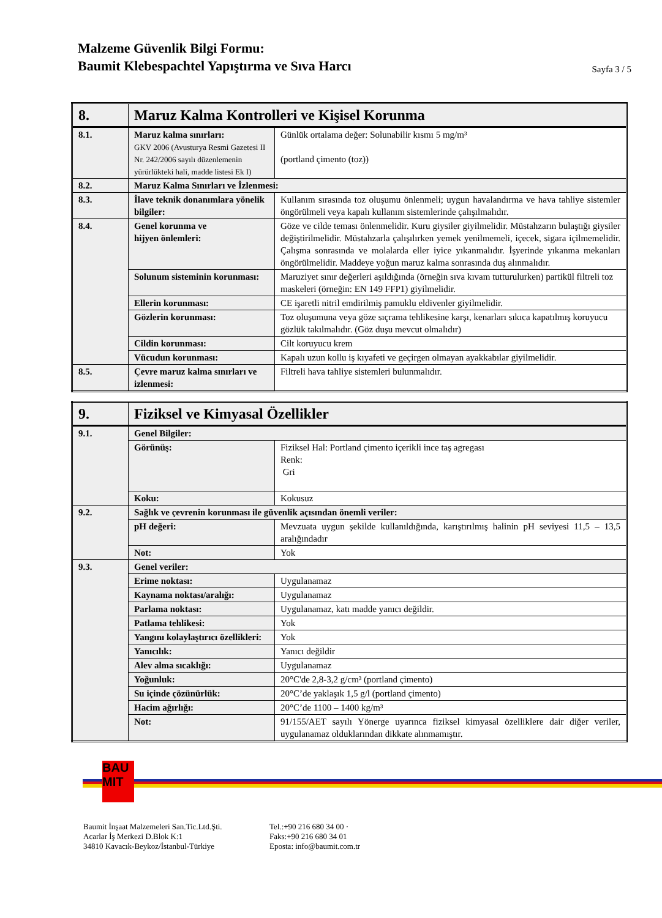Malzeme Güvenlik Bilgi Formu:
Baumit Klebespachtel Yapıştırma ve Sıva Harcı
Sayfa 3 / 5
| 8. | Maruz Kalma Kontrolleri ve Kişisel Korunma | |
| 8.1. | Maruz kalma sınırları: GKV 2006 (Avusturya Resmi Gazetesi II Nr. 242/2006 sayılı düzenlemenin yürürlükteki hali, madde listesi Ek I) | Günlük ortalama değer: Solunabilir kısmı 5 mg/m³ (portland çimento (toz)) |
| 8.2. | Maruz Kalma Sınırları ve İzlenmesi: | |
| 8.3. | İlave teknik donanımlara yönelik bilgiler: | Kullanım sırasında toz oluşumu önlenmeli; uygun havalandırma ve hava tahliye sistemler öngörülmeli veya kapalı kullanım sistemlerinde çalışılmalıdır. |
| 8.4. | Genel korunma ve hijyen önlemleri: | Göze ve cilde teması önlenmelidir. Kuru giysiler giyilmelidir. Müstahzarın bulaştığı giysiler değiştirilmelidir. Müstahzarla çalışılırken yemek yenilmemeli, içecek, sigara içilmemelidir. Çalışma sonrasında ve molalarda eller iyice yıkanmalıdır. İşyerinde yıkanma mekanları öngörülmelidir. Maddeye yoğun maruz kalma sonrasında duş alınmalıdır. |
| | Solunum sisteminin korunması: | Maruziyet sınır değerleri aşıldığında (örneğin sıva kıvam tutturulurken) partikül filtreli toz maskeleri (örneğin: EN 149 FFP1) giyilmelidir. |
| | Ellerin korunması: | CE işaretli nitril emdirilmiş pamuklu eldivenler giyilmelidir. |
| | Gözlerin korunması: | Toz oluşumuna veya göze sıçrama tehlikesine karşı, kenarları sıkıca kapatılmış koruyucu gözlük takılmalıdır. (Göz duşu mevcut olmalıdır) |
| | Cildin korunması: | Cilt koruyucu krem |
| | Vücudun korunması: | Kapalı uzun kollu iş kıyafeti ve geçirgen olmayan ayakkabılar giyilmelidir. |
| 8.5. | Çevre maruz kalma sınırları ve izlenmesi: | Filtreli hava tahliye sistemleri bulunmalıdır. |
| 9. | Fiziksel ve Kimyasal Özellikler | |
| 9.1. | Genel Bilgiler: | |
| | Görünüş: | Fiziksel Hal: Portland çimento içerikli ince taş agregası Renk: Gri |
| | Koku: | Kokusuz |
| 9.2. | Sağlık ve çevrenin korunması ile güvenlik açısından önemli veriler: | |
| | pH değeri: | Mevzuata uygun şekilde kullanıldığında, karıştırılmış halinin pH seviyesi 11,5 – 13,5 aralığındadır |
| | Not: | Yok |
| 9.3. | Genel veriler: | |
| | Erime noktası: | Uygulanamaz |
| | Kaynama noktası/aralığı: | Uygulanamaz |
| | Parlama noktası: | Uygulanamaz, katı madde yanıcı değildir. |
| | Patlama tehlikesi: | Yok |
| | Yangını kolaylaştırıcı özellikleri: | Yok |
| | Yanıcılık: | Yanıcı değildir |
| | Alev alma sıcaklığı: | Uygulanamaz |
| | Yoğunluk: | 20°C'de 2,8-3,2 g/cm³ (portland çimento) |
| | Su içinde çözünürlük: | 20°C’de yaklaşık 1,5 g/l (portland çimento) |
| | Hacim ağırlığı: | 20°C’de 1100 – 1400 kg/m³ |
| | Not: | 91/155/AET sayılı Yönerge uyarınca fiziksel kimyasal özelliklere dair diğer veriler, uygulanamaz olduklarından dikkate alınmamıştır. |
BAU
MIT
Baumit İnşaat Malzemeleri San.Tic.Ltd.Şti.
Acarlar İş Merkezi D.Blok K:1
34810 Kavacık-Beykoz/İstanbul-Türkiye
Tel.:+90 216 680 34 00 ·
Faks:+90 216 680 34 01
Eposta: info@baumit.com.tr